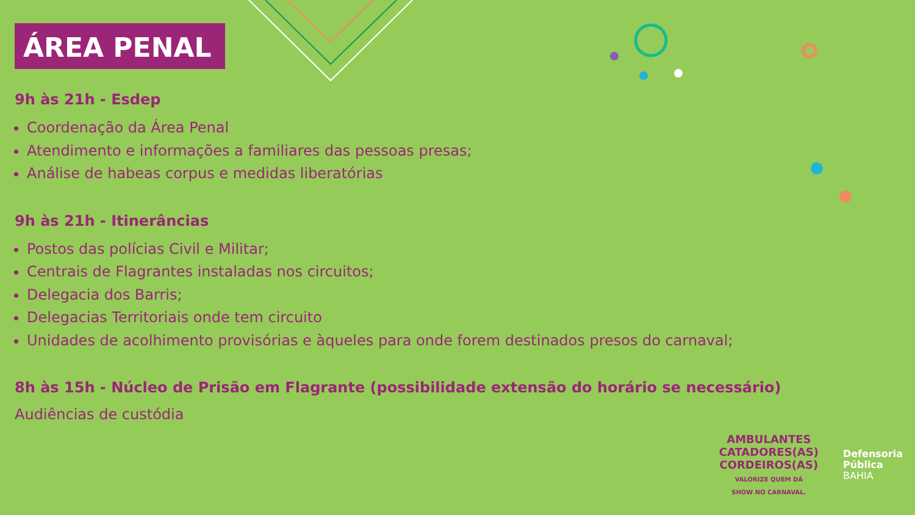ÁREA PENAL
9h às 21h - Esdep
Coordenação da Área Penal
Atendimento e informações a familiares das pessoas presas;
Análise de habeas corpus e medidas liberatórias
9h às 21h - Itinerâncias
Postos das polícias Civil e Militar;
Centrais de Flagrantes instaladas nos circuitos;
Delegacia dos Barris;
Delegacias Territoriais onde tem circuito
Unidades de acolhimento provisórias e àqueles para onde forem destinados presos do carnaval;
8h às 15h - Núcleo de Prisão em Flagrante (possibilidade extensão do horário se necessário)
Audiências de custódia
AMBULANTES
CATADORES(AS)
CORDEIROS(AS)
VALORIZE QUEM DÁ
SHOW NO CARNAVAL.
Defensoria
Pública
BAHIA